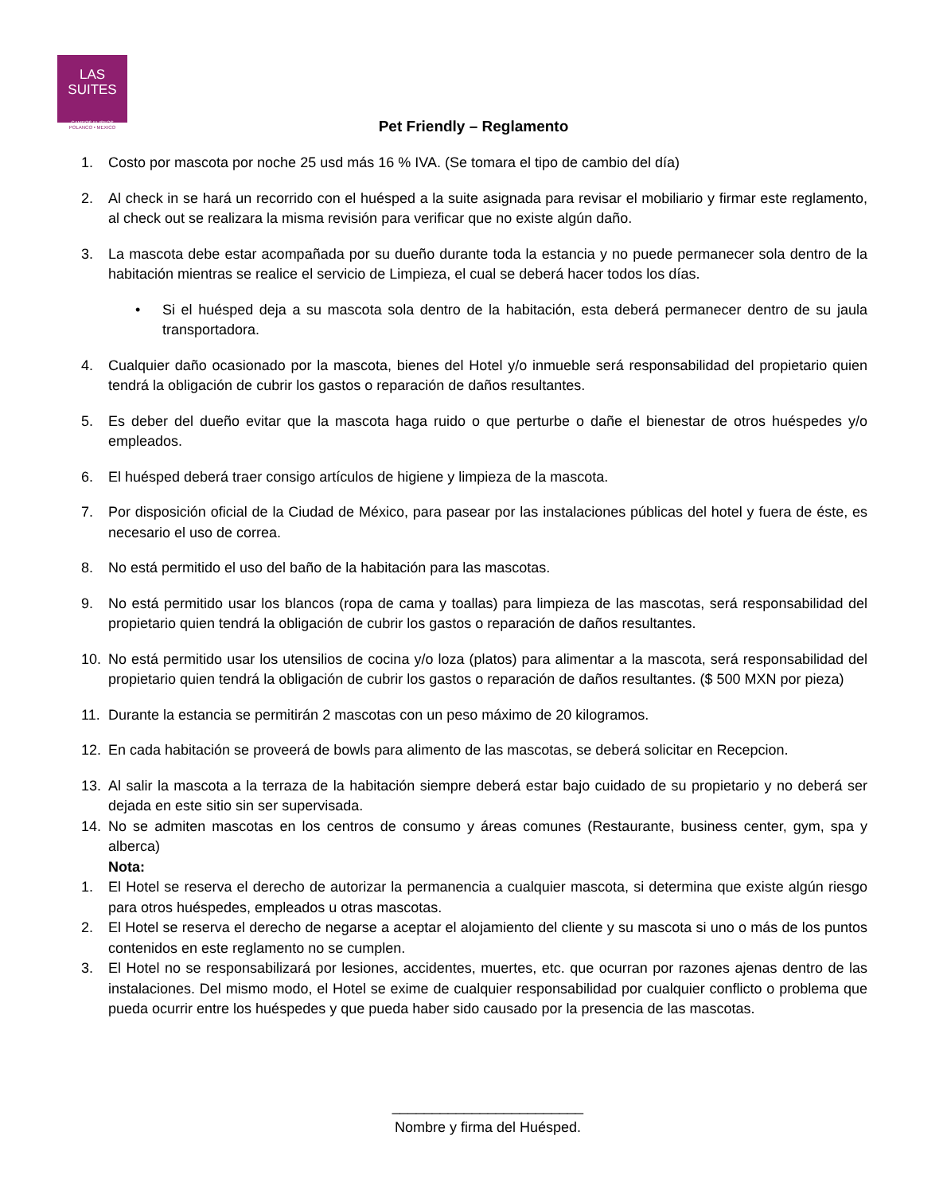LAS
SUITES
CAMPOS ELISEOS
POLANCO • MEXICO
Pet Friendly – Reglamento
1. Costo por mascota por noche 25 usd más 16 % IVA. (Se tomara el tipo de cambio del día)
2. Al check in se hará un recorrido con el huésped a la suite asignada para revisar el mobiliario y firmar este reglamento, al check out se realizara la misma revisión para verificar que no existe algún daño.
3. La mascota debe estar acompañada por su dueño durante toda la estancia y no puede permanecer sola dentro de la habitación mientras se realice el servicio de Limpieza, el cual se deberá hacer todos los días.
• Si el huésped deja a su mascota sola dentro de la habitación, esta deberá permanecer dentro de su jaula transportadora.
4. Cualquier daño ocasionado por la mascota, bienes del Hotel y/o inmueble será responsabilidad del propietario quien tendrá la obligación de cubrir los gastos o reparación de daños resultantes.
5. Es deber del dueño evitar que la mascota haga ruido o que perturbe o dañe el bienestar de otros huéspedes y/o empleados.
6. El huésped deberá traer consigo artículos de higiene y limpieza de la mascota.
7. Por disposición oficial de la Ciudad de México, para pasear por las instalaciones públicas del hotel y fuera de éste, es necesario el uso de correa.
8. No está permitido el uso del baño de la habitación para las mascotas.
9. No está permitido usar los blancos (ropa de cama y toallas) para limpieza de las mascotas, será responsabilidad del propietario quien tendrá la obligación de cubrir los gastos o reparación de daños resultantes.
10. No está permitido usar los utensilios de cocina y/o loza (platos) para alimentar a la mascota, será responsabilidad del propietario quien tendrá la obligación de cubrir los gastos o reparación de daños resultantes. ($ 500 MXN por pieza)
11. Durante la estancia se permitirán 2 mascotas con un peso máximo de 20 kilogramos.
12. En cada habitación se proveerá de bowls para alimento de las mascotas, se deberá solicitar en Recepcion.
13. Al salir la mascota a la terraza de la habitación siempre deberá estar bajo cuidado de su propietario y no deberá ser dejada en este sitio sin ser supervisada.
14. No se admiten mascotas en los centros de consumo y áreas comunes (Restaurante, business center, gym, spa y alberca)
Nota:
1. El Hotel se reserva el derecho de autorizar la permanencia a cualquier mascota, si determina que existe algún riesgo para otros huéspedes, empleados u otras mascotas.
2. El Hotel se reserva el derecho de negarse a aceptar el alojamiento del cliente y su mascota si uno o más de los puntos contenidos en este reglamento no se cumplen.
3. El Hotel no se responsabilizará por lesiones, accidentes, muertes, etc. que ocurran por razones ajenas dentro de las instalaciones. Del mismo modo, el Hotel se exime de cualquier responsabilidad por cualquier conflicto o problema que pueda ocurrir entre los huéspedes y que pueda haber sido causado por la presencia de las mascotas.
________________________
Nombre y firma del Huésped.